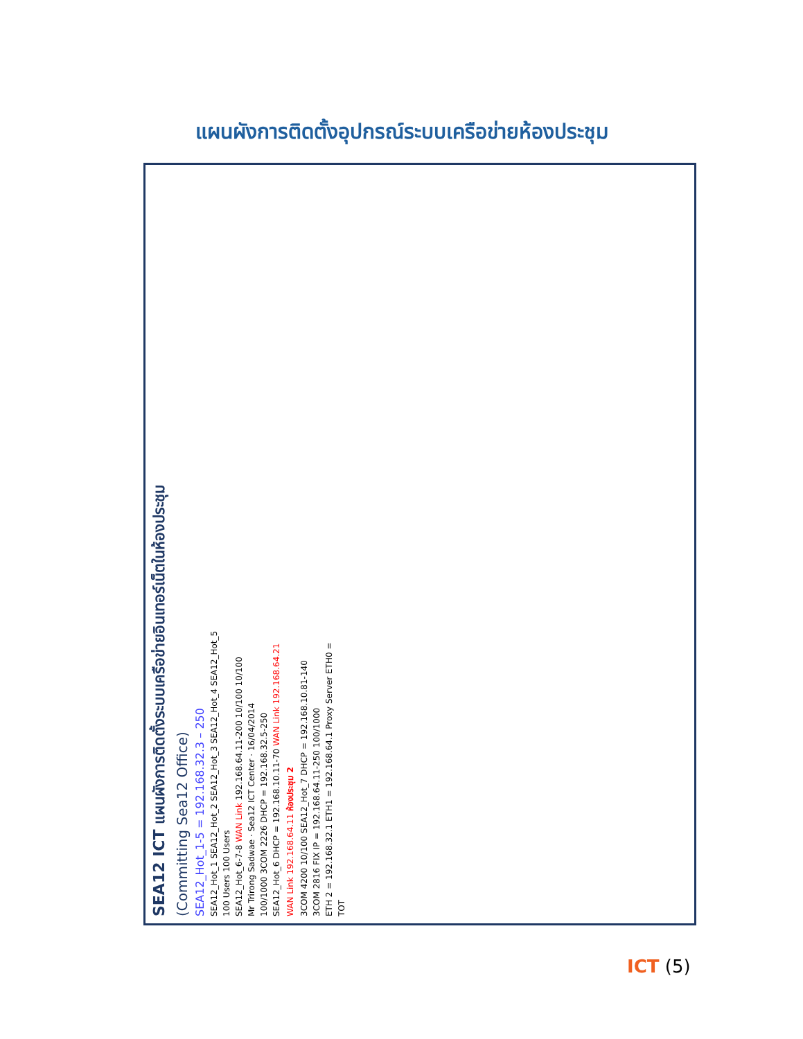แผนผังการติดตั้งอุปกรณ์ระบบเครือข่ายห้องประชุม
SEA12 ICT แผนผังการติดตั้งระบบเครือข่ายอินเทอร์เน็ตในห้องประชุม
(Committing Sea12 Office)
SEA12_Hot_1-5 = 192.168.32.3 – 250
SEA12_Hot_1 SEA12_Hot_2 SEA12_Hot_3 SEA12_Hot_4 SEA12_Hot_5
100 Users 100 Users
SEA12_Hot_6-7-8 WAN Link 192.168.64.11-200 10/100 10/100
Mr Trirong Sadwae · Sea12 ICT Center · 16/04/2014
100/1000 3COM 2226 DHCP = 192.168.32.5-250
SEA12_Hot_6 DHCP = 192.168.10.11-70 WAN Link 192.168.64.21
WAN Link 192.168.64.11 ห้องประชุม 2
3COM 4200 10/100 SEA12_Hot_7 DHCP = 192.168.10.81-140
3COM 2816 FIX IP = 192.168.64.11-250 100/1000
ETH 2 = 192.168.32.1 ETH1 = 192.168.64.1 Proxy Server ETH0 =
TOT
ICT (5)